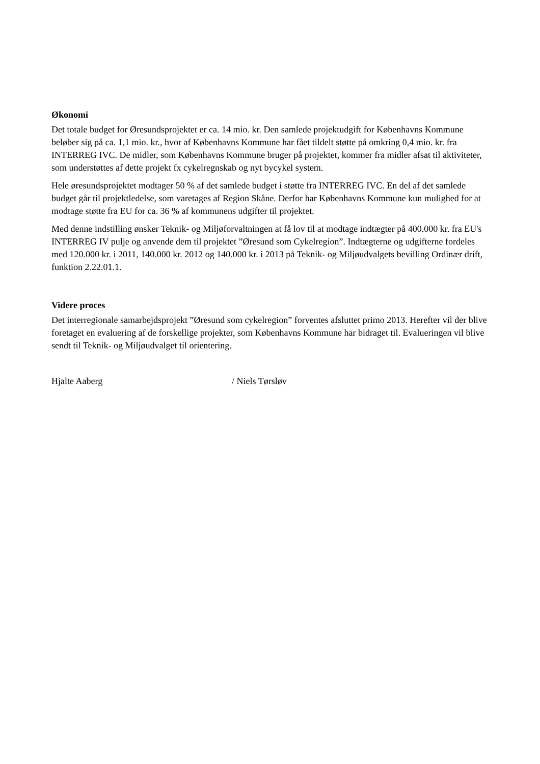Økonomi
Det totale budget for Øresundsprojektet er ca. 14 mio. kr. Den samlede projektudgift for Københavns Kommune beløber sig på ca. 1,1 mio. kr., hvor af Københavns Kommune har fået tildelt støtte på omkring 0,4 mio. kr. fra INTERREG IVC. De midler, som Københavns Kommune bruger på projektet, kommer fra midler afsat til aktiviteter, som understøttes af dette projekt fx cykelregnskab og nyt bycykel system.
Hele øresundsprojektet modtager 50 % af det samlede budget i støtte fra INTERREG IVC. En del af det samlede budget går til projektledelse, som varetages af Region Skåne. Derfor har Københavns Kommune kun mulighed for at modtage støtte fra EU for ca. 36 % af kommunens udgifter til projektet.
Med denne indstilling ønsker Teknik- og Miljøforvaltningen at få lov til at modtage indtægter på 400.000 kr. fra EU's INTERREG IV pulje og anvende dem til projektet ”Øresund som Cykelregion”. Indtægterne og udgifterne fordeles med 120.000 kr. i 2011, 140.000 kr. 2012 og 140.000 kr. i 2013 på Teknik- og Miljøudvalgets bevilling Ordinær drift, funktion 2.22.01.1.
Videre proces
Det interregionale samarbejdsprojekt ”Øresund som cykelregion” forventes afsluttet primo 2013. Herefter vil der blive foretaget en evaluering af de forskellige projekter, som Københavns Kommune har bidraget til. Evalueringen vil blive sendt til Teknik- og Miljøudvalget til orientering.
Hjalte Aaberg / Niels Tørsløv